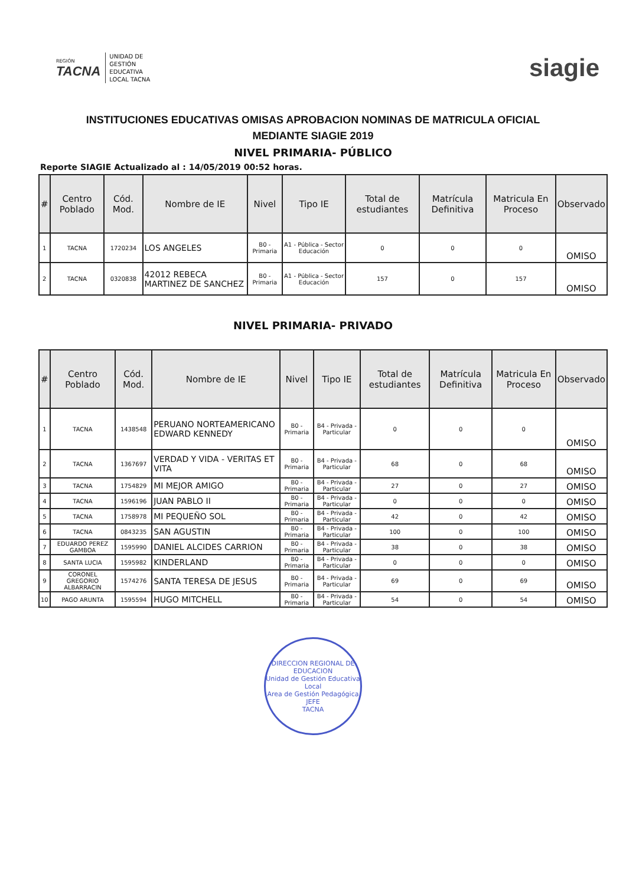REGIÓN
TACNA
UNIDAD DE
GESTIÓN
EDUCATIVA
LOCAL TACNA
siagie
INSTITUCIONES EDUCATIVAS OMISAS APROBACION NOMINAS DE MATRICULA OFICIAL
MEDIANTE SIAGIE 2019
NIVEL PRIMARIA- PÚBLICO
Reporte SIAGIE Actualizado al : 14/05/2019 00:52 horas.
| # | Centro Poblado | Cód. Mod. | Nombre de IE | Nivel | Tipo IE | Total de estudiantes | Matrícula Definitiva | Matricula En Proceso | Observado |
| --- | --- | --- | --- | --- | --- | --- | --- | --- | --- |
| 1 | TACNA | 1720234 | LOS ANGELES | B0 - Primaria | A1 - Pública - Sector Educación | 0 | 0 | 0 | OMISO |
| 2 | TACNA | 0320838 | 42012 REBECA MARTINEZ DE SANCHEZ | B0 - Primaria | A1 - Pública - Sector Educación | 157 | 0 | 157 | OMISO |
NIVEL PRIMARIA- PRIVADO
| # | Centro Poblado | Cód. Mod. | Nombre de IE | Nivel | Tipo IE | Total de estudiantes | Matrícula Definitiva | Matricula En Proceso | Observado |
| --- | --- | --- | --- | --- | --- | --- | --- | --- | --- |
| 1 | TACNA | 1438548 | PERUANO NORTEAMERICANO EDWARD KENNEDY | B0 - Primaria | B4 - Privada - Particular | 0 | 0 | 0 | OMISO |
| 2 | TACNA | 1367697 | VERDAD Y VIDA - VERITAS ET VITA | B0 - Primaria | B4 - Privada - Particular | 68 | 0 | 68 | OMISO |
| 3 | TACNA | 1754829 | MI MEJOR AMIGO | B0 - Primaria | B4 - Privada - Particular | 27 | 0 | 27 | OMISO |
| 4 | TACNA | 1596196 | JUAN PABLO II | B0 - Primaria | B4 - Privada - Particular | 0 | 0 | 0 | OMISO |
| 5 | TACNA | 1758978 | MI PEQUEÑO SOL | B0 - Primaria | B4 - Privada - Particular | 42 | 0 | 42 | OMISO |
| 6 | TACNA | 0843235 | SAN AGUSTIN | B0 - Primaria | B4 - Privada - Particular | 100 | 0 | 100 | OMISO |
| 7 | EDUARDO PEREZ GAMBOA | 1595990 | DANIEL ALCIDES CARRION | B0 - Primaria | B4 - Privada - Particular | 38 | 0 | 38 | OMISO |
| 8 | SANTA LUCIA | 1595982 | KINDERLAND | B0 - Primaria | B4 - Privada - Particular | 0 | 0 | 0 | OMISO |
| 9 | CORONEL GREGORIO ALBARRACIN | 1574276 | SANTA TERESA DE JESUS | B0 - Primaria | B4 - Privada - Particular | 69 | 0 | 69 | OMISO |
| 10 | PAGO ARUNTA | 1595594 | HUGO MITCHELL | B0 - Primaria | B4 - Privada - Particular | 54 | 0 | 54 | OMISO |
DIRECCION REGIONAL DE EDUCACION
Unidad de Gestión Educativa Local
Area de Gestión Pedagógica
JEFE
TACNA